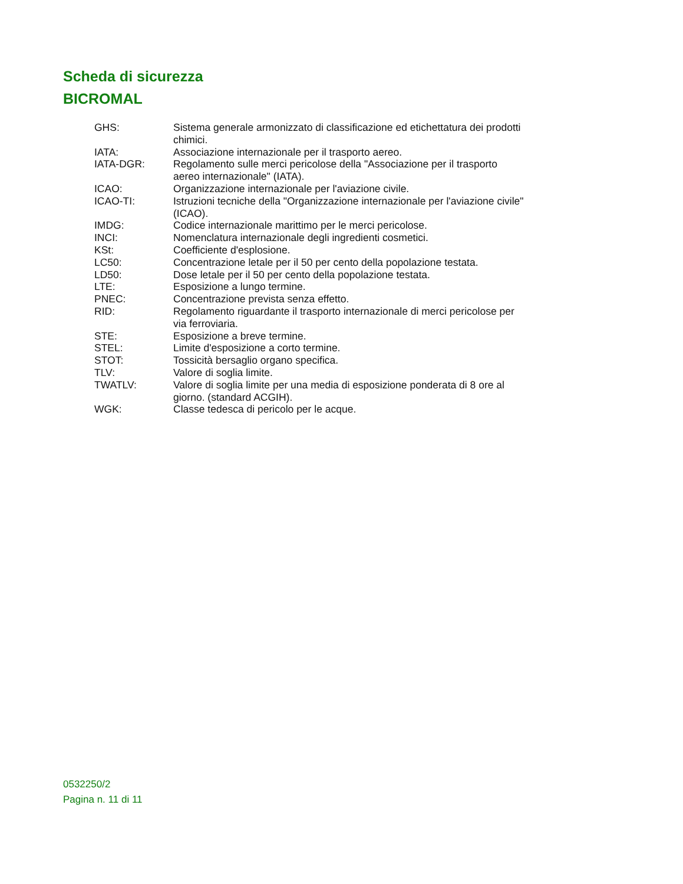Scheda di sicurezza
BICROMAL
GHS: Sistema generale armonizzato di classificazione ed etichettatura dei prodotti chimici.
IATA: Associazione internazionale per il trasporto aereo.
IATA-DGR: Regolamento sulle merci pericolose della "Associazione per il trasporto aereo internazionale" (IATA).
ICAO: Organizzazione internazionale per l'aviazione civile.
ICAO-TI: Istruzioni tecniche della "Organizzazione internazionale per l'aviazione civile" (ICAO).
IMDG: Codice internazionale marittimo per le merci pericolose.
INCI: Nomenclatura internazionale degli ingredienti cosmetici.
KSt: Coefficiente d'esplosione.
LC50: Concentrazione letale per il 50 per cento della popolazione testata.
LD50: Dose letale per il 50 per cento della popolazione testata.
LTE: Esposizione a lungo termine.
PNEC: Concentrazione prevista senza effetto.
RID: Regolamento riguardante il trasporto internazionale di merci pericolose per via ferroviaria.
STE: Esposizione a breve termine.
STEL: Limite d'esposizione a corto termine.
STOT: Tossicità bersaglio organo specifica.
TLV: Valore di soglia limite.
TWATLV: Valore di soglia limite per una media di esposizione ponderata di 8 ore al giorno. (standard ACGIH).
WGK: Classe tedesca di pericolo per le acque.
0532250/2
Pagina n. 11 di 11